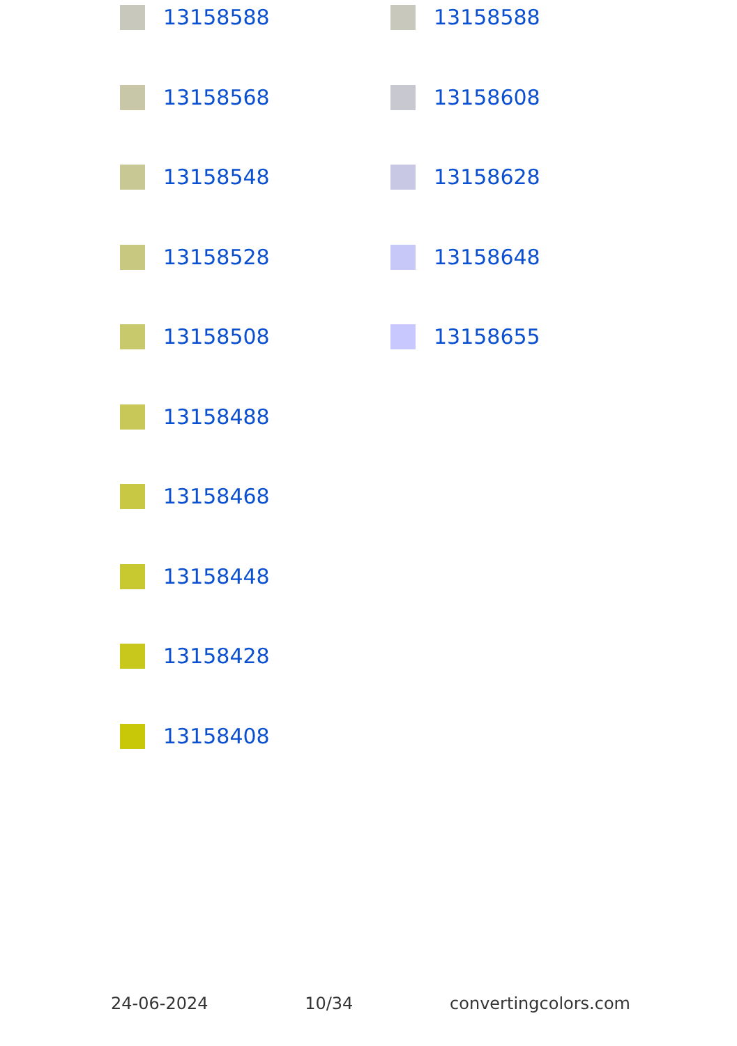13158588
13158568
13158548
13158528
13158508
13158488
13158468
13158448
13158428
13158408
13158588
13158608
13158628
13158648
13158655
24-06-2024 10/34 convertingcolors.com